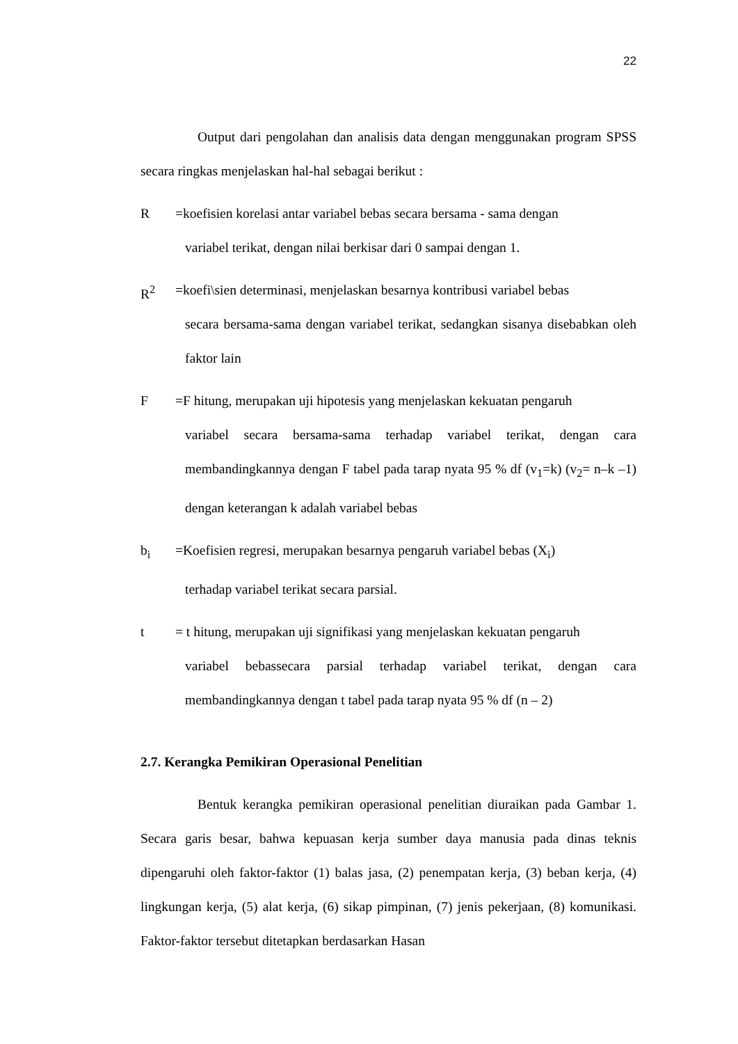22
Output dari pengolahan dan analisis data dengan menggunakan program SPSS secara ringkas menjelaskan hal-hal sebagai berikut :
R =koefisien korelasi antar variabel bebas secara bersama - sama dengan
variabel terikat, dengan nilai berkisar dari 0 sampai dengan 1.
R<sup>2</sup> =koefi\sien determinasi, menjelaskan besarnya kontribusi variabel bebas
secara bersama-sama dengan variabel terikat, sedangkan sisanya disebabkan oleh faktor lain
F =F hitung, merupakan uji hipotesis yang menjelaskan kekuatan pengaruh
variabel secara bersama-sama terhadap variabel terikat, dengan cara membandingkannya dengan F tabel pada tarap nyata 95 % df (v<sub>1</sub>=k) (v<sub>2</sub>= n–k –1) dengan keterangan k adalah variabel bebas
b<sub>i</sub> =Koefisien regresi, merupakan besarnya pengaruh variabel bebas (X<sub>i</sub>)
terhadap variabel terikat secara parsial.
t = t hitung, merupakan uji signifikasi yang menjelaskan kekuatan pengaruh
variabel bebassecara parsial terhadap variabel terikat, dengan cara membandingkannya dengan t tabel pada tarap nyata 95 % df (n – 2)
2.7. Kerangka Pemikiran Operasional Penelitian
Bentuk kerangka pemikiran operasional penelitian diuraikan pada Gambar 1. Secara garis besar, bahwa kepuasan kerja sumber daya manusia pada dinas teknis dipengaruhi oleh faktor-faktor (1) balas jasa, (2) penempatan kerja, (3) beban kerja, (4) lingkungan kerja, (5) alat kerja, (6) sikap pimpinan, (7) jenis pekerjaan, (8) komunikasi. Faktor-faktor tersebut ditetapkan berdasarkan Hasan